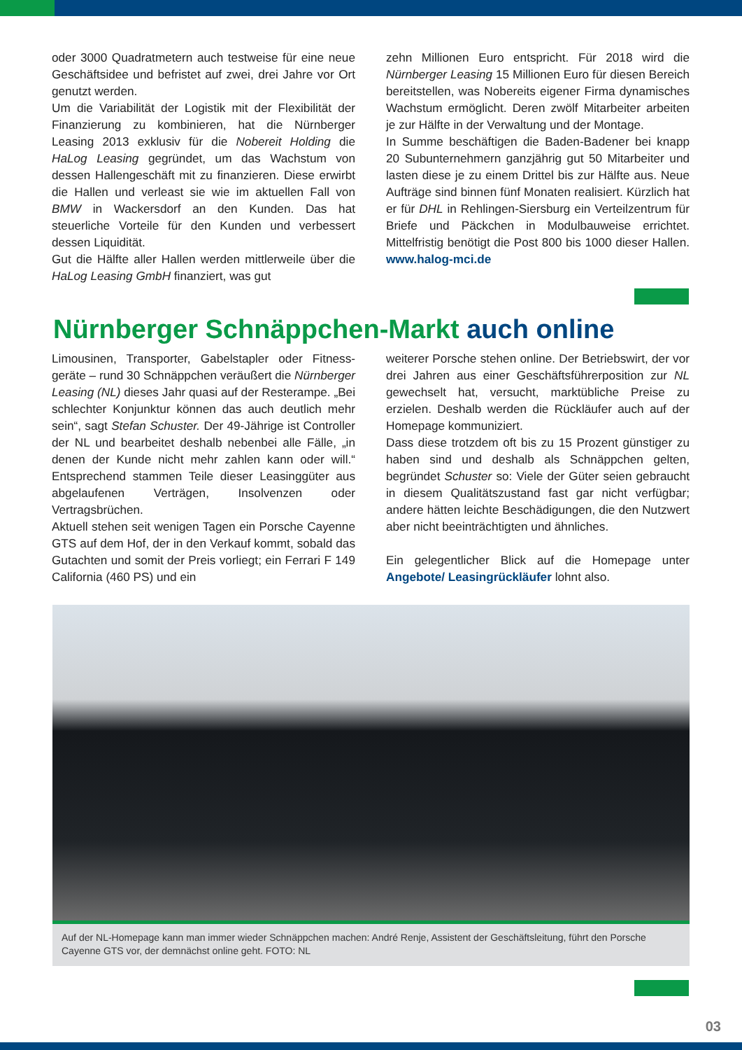oder 3000 Quadratmetern auch testweise für eine neue Geschäftsidee und befristet auf zwei, drei Jahre vor Ort genutzt werden.
Um die Variabilität der Logistik mit der Flexibilität der Finanzierung zu kombinieren, hat die Nürnberger Leasing 2013 exklusiv für die Nobereit Holding die HaLog Leasing gegründet, um das Wachstum von dessen Hallengeschäft mit zu finanzieren. Diese erwirbt die Hallen und verleast sie wie im aktuellen Fall von BMW in Wackersdorf an den Kunden. Das hat steuerliche Vorteile für den Kunden und verbessert dessen Liquidität.
Gut die Hälfte aller Hallen werden mittlerweile über die HaLog Leasing GmbH finanziert, was gut
zehn Millionen Euro entspricht. Für 2018 wird die Nürnberger Leasing 15 Millionen Euro für diesen Bereich bereitstellen, was Nobereits eigener Firma dynamisches Wachstum ermöglicht. Deren zwölf Mitarbeiter arbeiten je zur Hälfte in der Verwaltung und der Montage.
In Summe beschäftigen die Baden-Badener bei knapp 20 Subunternehmern ganzjährig gut 50 Mitarbeiter und lasten diese je zu einem Drittel bis zur Hälfte aus. Neue Aufträge sind binnen fünf Monaten realisiert. Kürzlich hat er für DHL in Rehlingen-Siersburg ein Verteilzentrum für Briefe und Päckchen in Modulbauweise errichtet. Mittelfristig benötigt die Post 800 bis 1000 dieser Hallen. www.halog-mci.de
Nürnberger Schnäppchen-Markt auch online
Limousinen, Transporter, Gabelstapler oder Fitness-geräte – rund 30 Schnäppchen veräußert die Nürnberger Leasing (NL) dieses Jahr quasi auf der Resterampe. „Bei schlechter Konjunktur können das auch deutlich mehr sein“, sagt Stefan Schuster. Der 49-Jährige ist Controller der NL und bearbeitet deshalb nebenbei alle Fälle, „in denen der Kunde nicht mehr zahlen kann oder will.“ Entsprechend stammen Teile dieser Leasinggüter aus abgelaufenen Verträgen, Insolvenzen oder Vertragsbrüchen.
Aktuell stehen seit wenigen Tagen ein Porsche Cayenne GTS auf dem Hof, der in den Verkauf kommt, sobald das Gutachten und somit der Preis vorliegt; ein Ferrari F 149 California (460 PS) und ein
weiterer Porsche stehen online. Der Betriebswirt, der vor drei Jahren aus einer Geschäftsführerposition zur NL gewechselt hat, versucht, marktübliche Preise zu erzielen. Deshalb werden die Rückläufer auch auf der Homepage kommuniziert.
Dass diese trotzdem oft bis zu 15 Prozent günstiger zu haben sind und deshalb als Schnäppchen gelten, begründet Schuster so: Viele der Güter seien gebraucht in diesem Qualitätszustand fast gar nicht verfügbar; andere hätten leichte Beschädigungen, die den Nutzwert aber nicht beeinträchtigten und ähnliches.
Ein gelegentlicher Blick auf die Homepage unter Angebote/ Leasingrückläufer lohnt also.
Auf der NL-Homepage kann man immer wieder Schnäppchen machen: André Renje, Assistent der Geschäftsleitung, führt den Porsche Cayenne GTS vor, der demnächst online geht. FOTO: NL
03